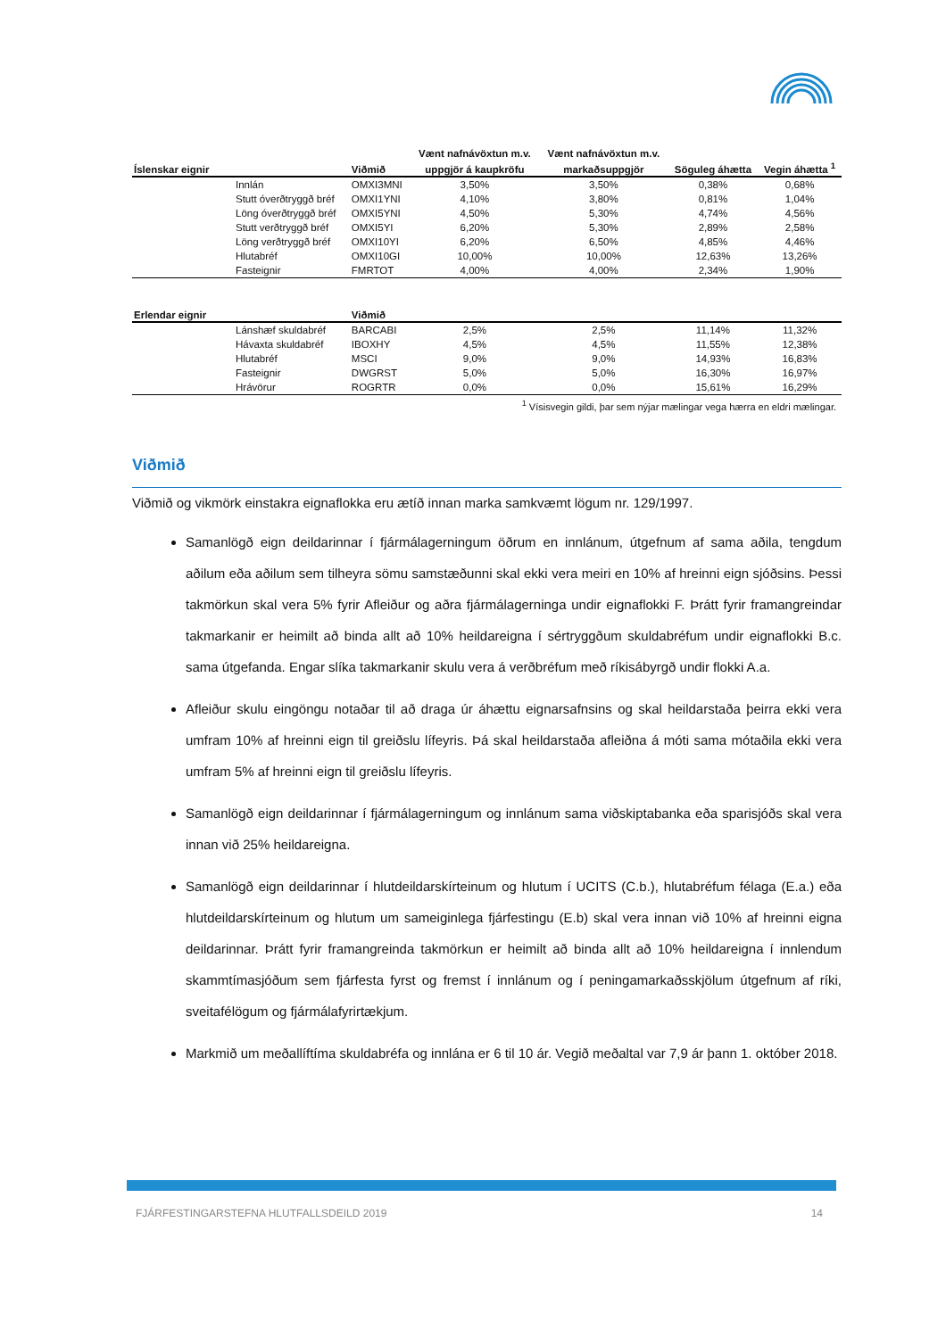| | | | Vænt nafnávöxtun m.v. | Vænt nafnávöxtun m.v. | | |
| --- | --- | --- | --- | --- | --- | --- |
| Íslenskar eignir | | Viðmið | uppgjör á kaupkröfu | markaðsuppgjör | Söguleg áhætta | Vegin áhætta <sup>1</sup> |
| | Innlán | OMXI3MNI | 3,50% | 3,50% | 0,38% | 0,68% |
| | Stutt óverðtryggð bréf | OMXI1YNI | 4,10% | 3,80% | 0,81% | 1,04% |
| | Löng óverðtryggð bréf | OMXI5YNI | 4,50% | 5,30% | 4,74% | 4,56% |
| | Stutt verðtryggð bréf | OMXI5YI | 6,20% | 5,30% | 2,89% | 2,58% |
| | Löng verðtryggð bréf | OMXI10YI | 6,20% | 6,50% | 4,85% | 4,46% |
| | Hlutabréf | OMXI10GI | 10,00% | 10,00% | 12,63% | 13,26% |
| | Fasteignir | FMRTOT | 4,00% | 4,00% | 2,34% | 1,90% |
| Erlendar eignir | | Viðmið | | | | |
| | Lánshæf skuldabréf | BARCABI | 2,5% | 2,5% | 11,14% | 11,32% |
| | Hávaxta skuldabréf | IBOXHY | 4,5% | 4,5% | 11,55% | 12,38% |
| | Hlutabréf | MSCI | 9,0% | 9,0% | 14,93% | 16,83% |
| | Fasteignir | DWGRST | 5,0% | 5,0% | 16,30% | 16,97% |
| | Hrávörur | ROGRTR | 0,0% | 0,0% | 15,61% | 16,29% |
<sup>1</sup> Vísisvegin gildi, þar sem nýjar mælingar vega hærra en eldri mælingar.
Viðmið
Viðmið og vikmörk einstakra eignaflokka eru ætíð innan marka samkvæmt lögum nr. 129/1997.
Samanlögð eign deildarinnar í fjármálagerningum öðrum en innlánum, útgefnum af sama aðila, tengdum aðilum eða aðilum sem tilheyra sömu samstæðunni skal ekki vera meiri en 10% af hreinni eign sjóðsins. Þessi takmörkun skal vera 5% fyrir Afleiður og aðra fjármálagerninga undir eignaflokki F. Þrátt fyrir framangreindar takmarkanir er heimilt að binda allt að 10% heildareigna í sértryggðum skuldabréfum undir eignaflokki B.c. sama útgefanda. Engar slíka takmarkanir skulu vera á verðbréfum með ríkisábyrgð undir flokki A.a.
Afleiður skulu eingöngu notaðar til að draga úr áhættu eignarsafnsins og skal heildarstaða þeirra ekki vera umfram 10% af hreinni eign til greiðslu lífeyris. Þá skal heildarstaða afleiðna á móti sama mótaðila ekki vera umfram 5% af hreinni eign til greiðslu lífeyris.
Samanlögð eign deildarinnar í fjármálagerningum og innlánum sama viðskiptabanka eða sparisjóðs skal vera innan við 25% heildareigna.
Samanlögð eign deildarinnar í hlutdeildarskírteinum og hlutum í UCITS (C.b.), hlutabréfum félaga (E.a.) eða hlutdeildarskírteinum og hlutum um sameiginlega fjárfestingu (E.b) skal vera innan við 10% af hreinni eigna deildarinnar. Þrátt fyrir framangreinda takmörkun er heimilt að binda allt að 10% heildareigna í innlendum skammtímasjóðum sem fjárfesta fyrst og fremst í innlánum og í peningamarkaðsskjölum útgefnum af ríki, sveitafélögum og fjármálafyrirtækjum.
Markmið um meðallíftíma skuldabréfa og innlána er 6 til 10 ár. Vegið meðaltal var 7,9 ár þann 1. október 2018.
FJÁRFESTINGARSTEFNA HLUTFALLSDEILD 2019 14